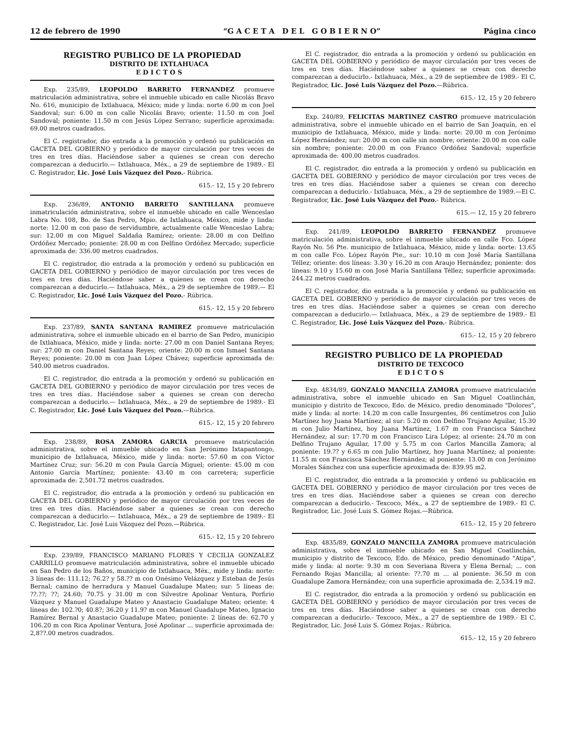12 de febrero de 1990 “G A C E T A D E L G O B I E R N O” Página cinco
REGISTRO PUBLICO DE LA PROPIEDAD
DISTRITO DE IXTLAHUACA
E D I C T O S
Exp. 235/89, LEOPOLDO BARRETO FERNANDEZ promueve matriculación administrativa, sobre el inmueble ubicado en calle Nicolás Bravo No. 616, municipio de Ixtlahuaca, México; mide y linda: norte 6.00 m con Joel Sandoval; sur: 6.00 m con calle Nicolás Bravo; oriente: 11.50 m con Joel Sandoval; poniente: 11.50 m con Jesús López Serrano; superficie aproximada: 69.00 metros cuadrados.
El C. registrador, dio entrada a la promoción y ordenó su publicación en GACETA DEL GOBIERNO y periódico de mayor circulación por tres veces de tres en tres días. Haciéndose saber a quienes se crean con derecho comparezcan a deducirlo.— Ixtlahuaca, Méx., a 29 de septiembre de 1989.- El C. Registrador, Lic. José Luis Vázquez del Pozo.- Rúbrica.
615.- 12, 15 y 20 febrero
Exp. 236/89, ANTONIO BARRETO SANTILLANA promueve inmatriculación administrativa, sobre el inmueble ubicado en calle Wenceslao Labra No. 108, Bo. de San Pedro, Mpio. de Ixtlahuaca, México, mide y linda: norte: 12.00 m con paso de servidumbre, actualmente calle Wenceslao Labra; sur: 12.00 m con Miguel Saldaña Ramírez; oriente: 28.00 m con Delfino Ordóñez Mercado; poniente: 28.00 m con Delfino Ordóñez Mercado; superficie aproximada de: 336.00 metros cuadrados.
El C. registrador, dio entrada a la promoción y ordenó su publicación en GACETA DEL GOBIERNO y periódico de mayor circulación por tres veces de tres en tres días. Haciéndose saber a quienes se crean con derecho comparezcan a deducirlo.— Ixtlahuaca, Méx., a 29 de septiembre de 1989.— El C. Registrador, Lic. José Luis Vázquez del Pozo.- Rúbrica.
615.- 12, 15 y 20 febrero
Exp. 237/89, SANTA SANTANA RAMIREZ promueve matriculación administrativa, sobre el inmueble ubicado en el barrio de San Pedro, municipio de Ixtlahuaca, México, mide y linda: norte: 27.00 m con Daniel Santana Reyes; sur: 27.00 m con Daniel Santana Reyes; oriente: 20.00 m con Ismael Santana Reyes; poniente: 20.00 m con Juan López Chávez; superficie aproximada de: 540.00 metros cuadrados.
El C. registrador, dio entrada a la promoción y ordenó su publicación en GACETA DEL GOBIERNO y periódico de mayor circulación por tres veces de tres en tres días. Haciéndose saber a quienes se crean con derecho comparezcan a deducirlo.— Ixtlahuaca, Méx., a 29 de septiembre de 1989.- El C. Registrador, Lic. José Luis Vázquez del Pozo.—Rúbrica.
615.- 12, 15 y 20 febrero
Exp. 238/89, ROSA ZAMORA GARCIA promueve matriculación administrativa, sobre el inmueble ubicado en San Jerónimo Ixtapantongo, municipio de Ixtlahuaca, México, mide y linda: norte: 57.60 m con Víctor Martínez Cruz; sur: 56.20 m con Paula García Miguel; oriente: 45.00 m con Antonio García Martínez; poniente: 43.40 m con carretera; superficie aproximada de: 2,501.72 metros cuadrados.
El C. registrador, dio entrada a la promoción y ordenó su publicación en GACETA DEL GOBIERNO y periódico de mayor circulación por tres veces de tres en tres días. Haciéndose saber a quienes se crean con derecho comparezcan a deducirlo.— Ixtlahuaca, Méx., a 29 de septiembre de 1989.- El C. Registrador, Lic. José Luis Vázquez del Pozo.—Rúbrica.
615.- 12, 15 y 20 febrero
Exp. 239/89, FRANCISCO MARIANO FLORES Y CECILIA GONZALEZ CARRILLO promueve matriculación administrativa, sobre el inmueble ubicado en San Pedro de los Baños, municipio de Ixtlahuaca, Méx., mide y linda: norte: 3 líneas de: 111.12; 76.2? y 58.?? m con Onésimo Velázquez y Esteban de Jesús Bernal; camino de herradura y Manuel Guadalupe Mateo; sur: 5 líneas de: ??.??; ??; 24.60; 70.75 y 31.00 m con Silvestre Apolinar Ventura, Porfirio Vázquez y Manuel Guadalupe Mateo y Anastacio Guadalupe Mateo; oriente: 4 líneas de: 102.?0; 40.8?; 36.20 y 11.9? m con Manuel Guadalupe Mateo, Ignacio Ramírez Bernal y Anastacio Guadalupe Mateo; poniente: 2 líneas de: 62.70 y 106.20 m con Rica Apolinar Ventura, José Apolinar ... superficie aproximada de: 2,8??.00 metros cuadrados.
El C. registrador, dio entrada a la promoción y ordenó su publicación en GACETA DEL GOBIERNO y periódico de mayor circulación por tres veces de tres en tres días. Haciéndose saber a quienes se crean con derecho comparezcan a deducirlo.- Ixtlahuaca, Méx., a 29 de septiembre de 1989.- El C. Registrador, Lic. José Luis Vázquez del Pozo.—Rúbrica.
615.- 12, 15 y 20 febrero
Exp. 240/89, FELICITAS MARTINEZ CASTRO promueve matriculación administrativa, sobre el inmueble ubicado en el barrio de San Joaquín, en el municipio de Ixtlahuaca, México, mide y linda: norte: 20.00 m con Jerónimo López Hernández; sur: 20.00 m con calle sin nombre; oriente: 20.00 m con calle sin nombre; poniente: 20.00 m con Franco Ordóñez Sandoval; superficie aproximada de: 400.00 metros cuadrados.
El C. registrador, dio entrada a la promoción y ordenó su publicación en GACETA DEL GOBIERNO y periódico de mayor circulación por tres veces de tres en tres días. Haciéndose saber a quienes se crean con derecho comparezcan a deducirlo.- Ixtlahuaca, Méx., a 29 de septiembre de 1989.—El C. Registrador, Lic. José Luis Vázquez del Pozo.- Rúbrica.
615.— 12, 15 y 20 febrero
Exp. 241/89, LEOPOLDO BARRETO FERNANDEZ promueve matriculación administrativa, sobre el inmueble ubicado en calle Fco. López Rayón No. 56 Pte. municipio de Ixtlahuaca, México, mide y linda: norte: 13.65 m con calle Fco. López Rayón Pte., sur: 10.10 m con José María Santillana Téllez; oriente: dos líneas: 3.30 y 16.20 m con Araujo Hernández; poniente: dos líneas: 9.10 y 15.60 m con José María Santillana Téllez; superficie aproximada: 244.22 metros cuadrados.
El C. registrador, dio entrada a la promoción y ordenó su publicación en GACETA DEL GOBIERNO y periódico de mayor circulación por tres veces de tres en tres días. Haciéndose saber a quienes se crean con derecho comparezcan a deducirlo.— Ixtlahuaca, Méx., a 29 de septiembre de 1989.- El C. Registrador, Lic. José Luis Vázquez del Pozo.- Rúbrica.
615.- 12, 15 y 20 febrero
REGISTRO PUBLICO DE LA PROPIEDAD
DISTRITO DE TEXCOCO
E D I C T O S
Exp. 4834/89, GONZALO MANCILLA ZAMORA promueve matriculación administrativa, sobre el inmueble ubicado en San Miguel Coatlinchán, municipio y distrito de Texcoco, Edo. de México, predio denominado "Dolores", mide y linda: al norte: 14.20 m con calle Insurgentes, 86 centímetros con Julio Martínez hoy Juana Martínez; al sur: 5.20 m con Delfino Trujano Aguilar, 15.30 m con Julio Martínez, hoy Juana Martínez, 1.67 m con Francisca Sánchez Hernández; al sur: 17.70 m con Francisco Lira López; al oriente: 24.70 m con Delfino Trujano Aguilar, 17.00 y 5.75 m con Carlos Mancilla Zamora; al poniente: 19.?? y 6.65 m con Julio Martínez, hoy Juana Martínez; al poniente: 11.55 m con Francisca Sánchez Hernández; al poniente: 13.00 m con Jerónimo Morales Sánchez con una superficie aproximada de: 839.95 m2.
El C. registrador, dio entrada a la promoción y ordenó su publicación en GACETA DEL GOBIERNO y periódico de mayor circulación por tres veces de tres en tres días. Haciéndose saber a quienes se crean con derecho comparezcan a deducirlo.- Texcoco, Méx., a 27 de septiembre de 1989.- El C. Registrador, Lic. José Luis S. Gómez Rojas.—Rúbrica.
615.- 12, 15 y 20 febrero
Exp. 4835/89, GONZALO MANCILLA ZAMORA promueve matriculación administrativa, sobre el inmueble ubicado en San Miguel Coatlinchán, municipio y distrito de Texcoco, Edo. de México, predio denominado "Atipa", mide y linda: al norte: 9.30 m con Severiana Rivera y Elena Bernal; ... con Fernando Rojas Mancilla; al oriente: ??.70 m ... al poniente: 36.50 m con Guadalupe Zamora Hernández; con una superficie aproximada de: 2,534.19 m2.
El C. registrador, dio entrada a la promoción y ordenó su publicación en GACETA DEL GOBIERNO y periódico de mayor circulación por tres veces de tres en tres días. Haciéndose saber a quienes se crean con derecho comparezcan a deducirlo.- Texcoco, Méx., a 27 de septiembre de 1989.- El C. Registrador, Lic. José Luis S. Gómez Rojas.- Rúbrica.
615.- 12, 15 y 20 febrero